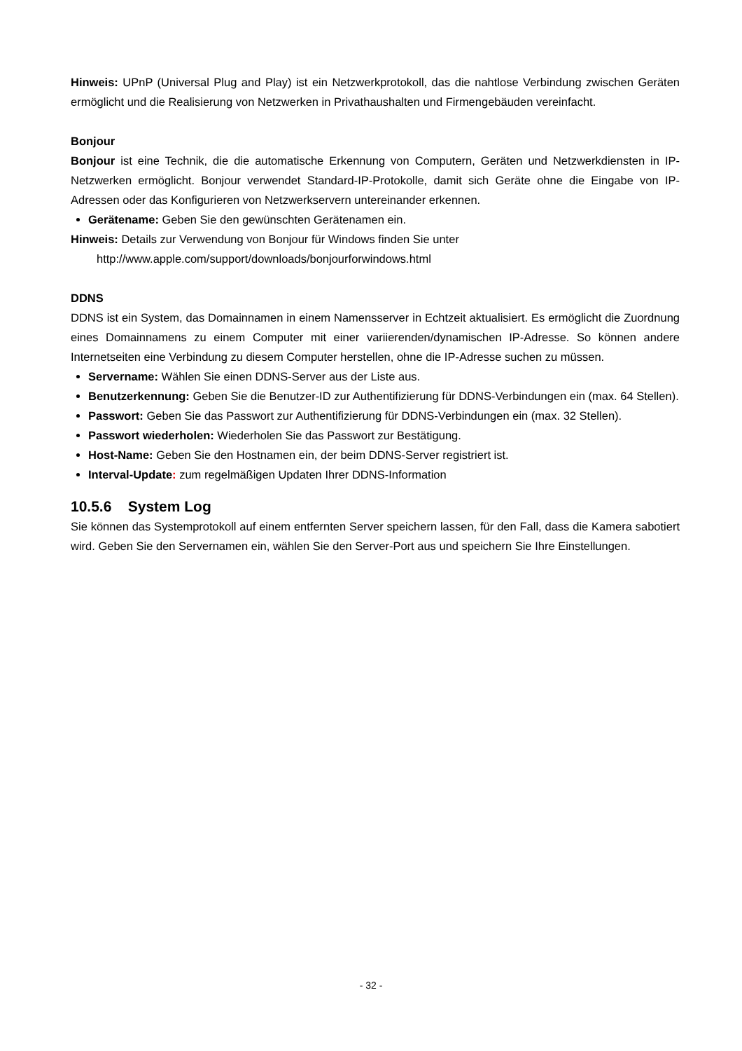Hinweis: UPnP (Universal Plug and Play) ist ein Netzwerkprotokoll, das die nahtlose Verbindung zwischen Geräten ermöglicht und die Realisierung von Netzwerken in Privathaushalten und Firmengebäuden vereinfacht.
Bonjour
Bonjour ist eine Technik, die die automatische Erkennung von Computern, Geräten und Netzwerkdiensten in IP-Netzwerken ermöglicht. Bonjour verwendet Standard-IP-Protokolle, damit sich Geräte ohne die Eingabe von IP-Adressen oder das Konfigurieren von Netzwerkservern untereinander erkennen.
Gerätename: Geben Sie den gewünschten Gerätenamen ein.
Hinweis: Details zur Verwendung von Bonjour für Windows finden Sie unter
http://www.apple.com/support/downloads/bonjourforwindows.html
DDNS
DDNS ist ein System, das Domainnamen in einem Namensserver in Echtzeit aktualisiert. Es ermöglicht die Zuordnung eines Domainnamens zu einem Computer mit einer variierenden/dynamischen IP-Adresse. So können andere Internetseiten eine Verbindung zu diesem Computer herstellen, ohne die IP-Adresse suchen zu müssen.
Servername: Wählen Sie einen DDNS-Server aus der Liste aus.
Benutzerkennung: Geben Sie die Benutzer-ID zur Authentifizierung für DDNS-Verbindungen ein (max. 64 Stellen).
Passwort: Geben Sie das Passwort zur Authentifizierung für DDNS-Verbindungen ein (max. 32 Stellen).
Passwort wiederholen: Wiederholen Sie das Passwort zur Bestätigung.
Host-Name: Geben Sie den Hostnamen ein, der beim DDNS-Server registriert ist.
Interval-Update: zum regelmäßigen Updaten Ihrer DDNS-Information
10.5.6 System Log
Sie können das Systemprotokoll auf einem entfernten Server speichern lassen, für den Fall, dass die Kamera sabotiert wird. Geben Sie den Servernamen ein, wählen Sie den Server-Port aus und speichern Sie Ihre Einstellungen.
- 32 -